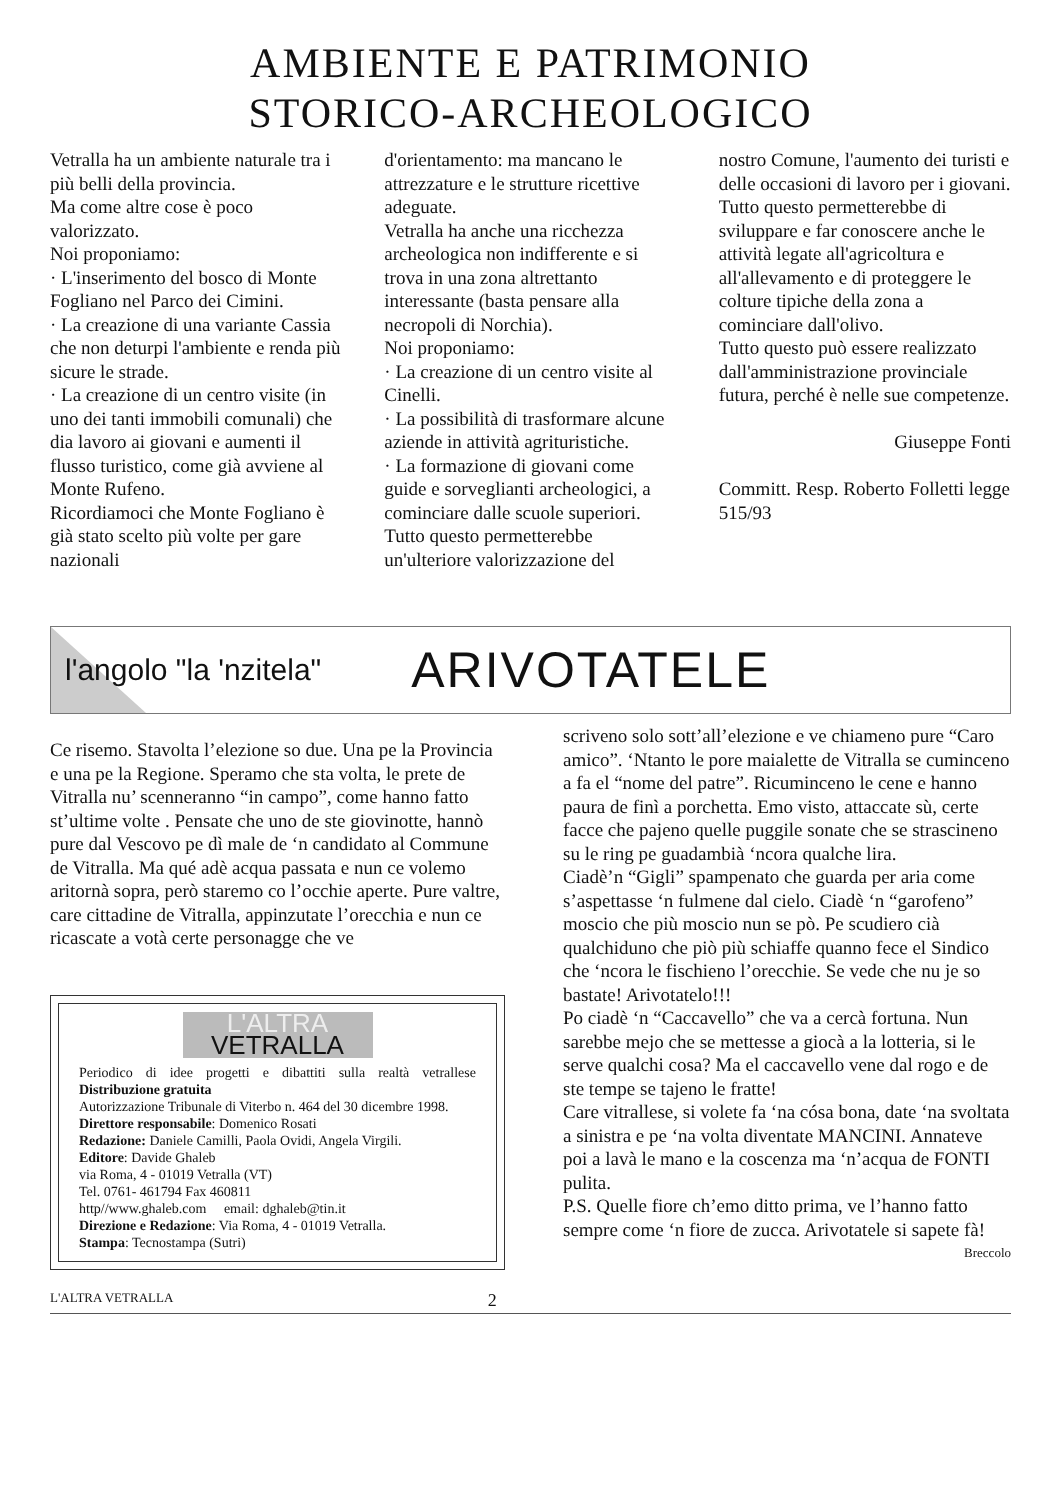AMBIENTE E PATRIMONIO
STORICO-ARCHEOLOGICO
Vetralla ha un ambiente naturale tra i più belli della provincia.
Ma come altre cose è poco valorizzato.
Noi proponiamo:
· L'inserimento del bosco di Monte Fogliano nel Parco dei Cimini.
· La creazione di una variante Cassia che non deturpi l'ambiente e renda più sicure le strade.
· La creazione di un centro visite (in uno dei tanti immobili comunali) che dia lavoro ai giovani e aumenti il flusso turistico, come già avviene al Monte Rufeno.
Ricordiamoci che Monte Fogliano è già stato scelto più volte per gare nazionali
d'orientamento: ma mancano le attrezzature e le strutture ricettive adeguate.
Vetralla ha anche una ricchezza archeologica non indifferente e si trova in una zona altrettanto interessante (basta pensare alla necropoli di Norchia).
Noi proponiamo:
· La creazione di un centro visite al Cinelli.
· La possibilità di trasformare alcune aziende in attività agrituristiche.
· La formazione di giovani come guide e sorveglianti archeologici, a cominciare dalle scuole superiori.
Tutto questo permetterebbe un'ulteriore valorizzazione del
nostro Comune, l'aumento dei turisti e delle occasioni di lavoro per i giovani.
Tutto questo permetterebbe di sviluppare e far conoscere anche le attività legate all'agricoltura e all'allevamento e di proteggere le colture tipiche della zona a cominciare dall'olivo.
Tutto questo può essere realizzato dall'amministrazione provinciale futura, perché è nelle sue competenze.
Giuseppe Fonti
Committ. Resp. Roberto Folletti legge 515/93
l'angolo "la 'nzitela" ARIVOTATELE
Ce risemo. Stavolta l’elezione so due. Una pe la Provincia e una pe la Regione. Speramo che sta volta, le prete de Vitralla nu’ scenneranno “in campo”, come hanno fatto st’ultime volte . Pensate che uno de ste giovinotte, hannò pure dal Vescovo pe dì male de ‘n candidato al Commune de Vitralla. Ma qué adè acqua passata e nun ce volemo aritornà sopra, però staremo co l’occhie aperte. Pure valtre, care cittadine de Vitralla, appinzutate l’orecchia e nun ce ricascate a votà certe personagge che ve
L'ALTRA
VETRALLA
Periodico di idee progetti e dibattiti sulla realtà vetrallese Distribuzione gratuita
Autorizzazione Tribunale di Viterbo n. 464 del 30 dicembre 1998.
Direttore responsabile: Domenico Rosati
Redazione: Daniele Camilli, Paola Ovidi, Angela Virgili.
Editore: Davide Ghaleb
via Roma, 4 - 01019 Vetralla (VT)
Tel. 0761- 461794 Fax 460811
http//www.ghaleb.com email: dghaleb@tin.it
Direzione e Redazione: Via Roma, 4 - 01019 Vetralla.
Stampa: Tecnostampa (Sutri)
scriveno solo sott’all’elezione e ve chiameno pure “Caro amico”. ‘Ntanto le pore maialette de Vitralla se cuminceno a fa el “nome del patre”. Ricuminceno le cene e hanno paura de finì a porchetta. Emo visto, attaccate sù, certe facce che pajeno quelle puggile sonate che se strascineno su le ring pe guadambià ‘ncora qualche lira.
Ciadè’n “Gigli” spampenato che guarda per aria come s’aspettasse ‘n fulmene dal cielo. Ciadè ‘n “garofeno” moscio che più moscio nun se pò. Pe scudiero cià qualchiduno che piò più schiaffe quanno fece el Sindico che ‘ncora le fischieno l’orecchie. Se vede che nu je so bastate! Arivotatelo!!!
Po ciadè ‘n “Caccavello” che va a cercà fortuna. Nun sarebbe mejo che se mettesse a giocà a la lotteria, si le serve qualchi cosa? Ma el caccavello vene dal rogo e de ste tempe se tajeno le fratte!
Care vitrallese, si volete fa ‘na cósa bona, date ‘na svoltata a sinistra e pe ‘na volta diventate MANCINI. Annateve poi a lavà le mano e la coscenza ma ‘n’acqua de FONTI pulita.
P.S. Quelle fiore ch’emo ditto prima, ve l’hanno fatto sempre come ‘n fiore de zucca. Arivotatele si sapete fà!
Breccolo
L'ALTRA VETRALLA 2